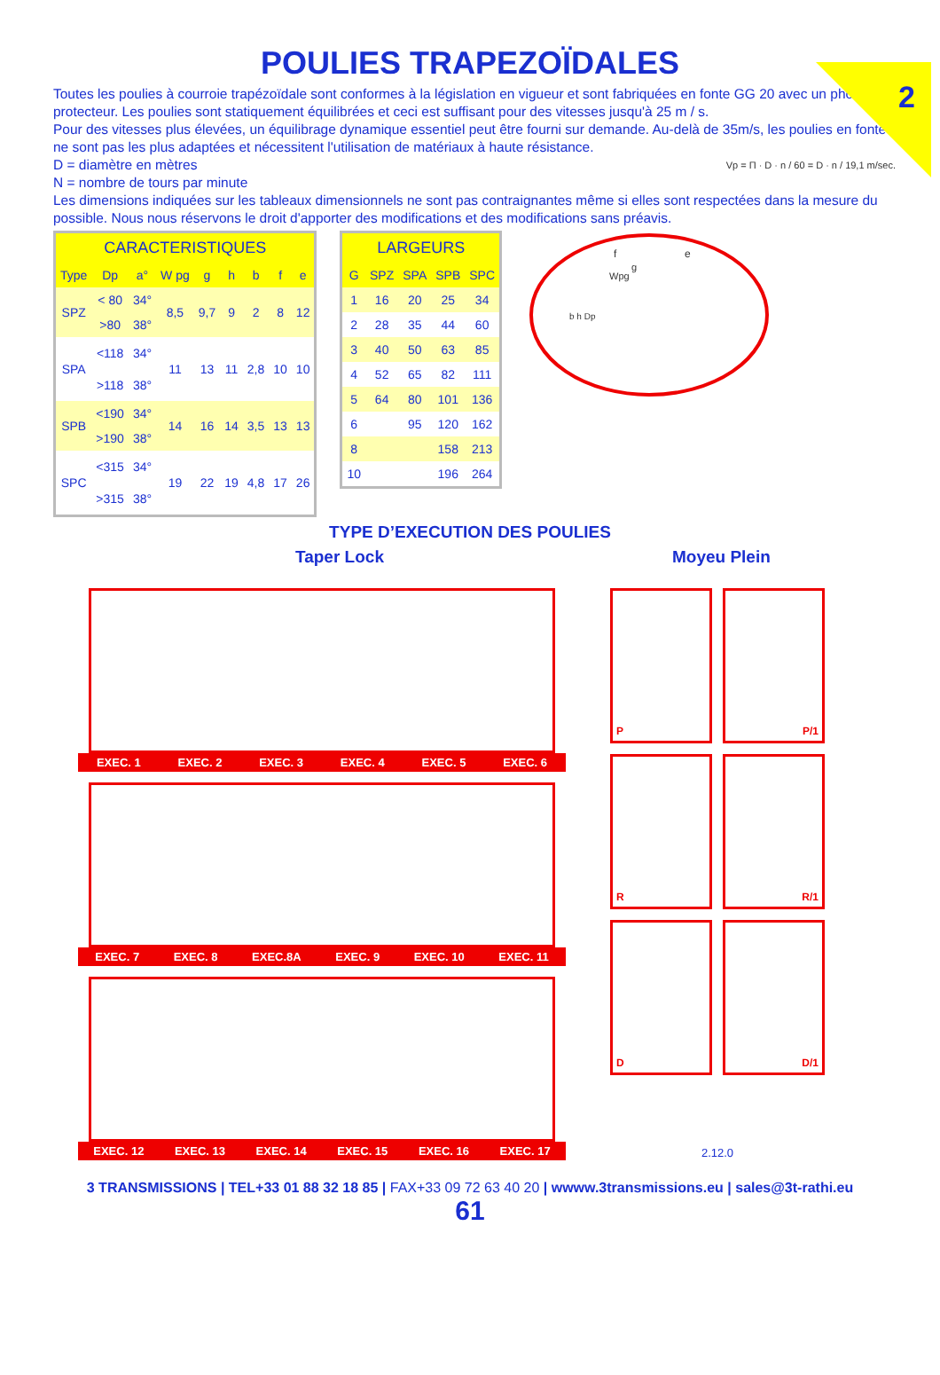2
POULIES TRAPEZOÏDALES
Toutes les poulies à courroie trapézoïdale sont conformes à la législation en vigueur et sont fabriquées en fonte GG 20 avec un phosphate protecteur. Les poulies sont statiquement équilibrées et ceci est suffisant pour des vitesses jusqu'à 25 m / s.
Pour des vitesses plus élevées, un équilibrage dynamique essentiel peut être fourni sur demande. Au-delà de 35m/s, les poulies en fonte ne sont pas les plus adaptées et nécessitent l'utilisation de matériaux à haute résistance.
D = diamètre en mètres Vp = Π · D · n / 60 = D · n / 19,1 m/sec.
N = nombre de tours par minute
Les dimensions indiquées sur les tableaux dimensionnels ne sont pas contraignantes même si elles sont respectées dans la mesure du possible. Nous nous réservons le droit d'apporter des modifications et des modifications sans préavis.
| CARACTERISTIQUES | | | | | | | | |
| --- | --- | --- | --- | --- | --- | --- | --- | --- |
| Type | Dp | a° | W pg | g | h | b | f | e |
| SPZ | < 80 | 34° | 8,5 | 9,7 | 9 | 2 | 8 | 12 |
| | >80 | 38° | | | | | | |
| SPA | <118 | 34° | 11 | 13 | 11 | 2,8 | 10 | 10 |
| | >118 | 38° | | | | | | |
| SPB | <190 | 34° | 14 | 16 | 14 | 3,5 | 13 | 13 |
| | >190 | 38° | | | | | | |
| SPC | <315 | 34° | 19 | 22 | 19 | 4,8 | 17 | 26 |
| | >315 | 38° | | | | | | |
| LARGEURS | | | | |
| --- | --- | --- | --- | --- |
| G | SPZ | SPA | SPB | SPC |
| 1 | 16 | 20 | 25 | 34 |
| 2 | 28 | 35 | 44 | 60 |
| 3 | 40 | 50 | 63 | 85 |
| 4 | 52 | 65 | 82 | 111 |
| 5 | 64 | 80 | 101 | 136 |
| 6 | | 95 | 120 | 162 |
| 8 | | | 158 | 213 |
| 10 | | | 196 | 264 |
f
e
g
Wpg
b h Dp
TYPE D’EXECUTION DES POULIES
Taper Lock Moyeu Plein
EXEC. 1 EXEC. 2 EXEC. 3 EXEC. 4 EXEC. 5 EXEC. 6
EXEC. 7 EXEC. 8 EXEC.8A EXEC. 9 EXEC. 10 EXEC. 11
EXEC. 12 EXEC. 13 EXEC. 14 EXEC. 15 EXEC. 16 EXEC. 17
P
P/1
R
R/1
D
D/1
2.12.0
3 TRANSMISSIONS | TEL+33 01 88 32 18 85 | FAX+33 09 72 63 40 20 | wwww.3transmissions.eu | sales@3t-rathi.eu
61